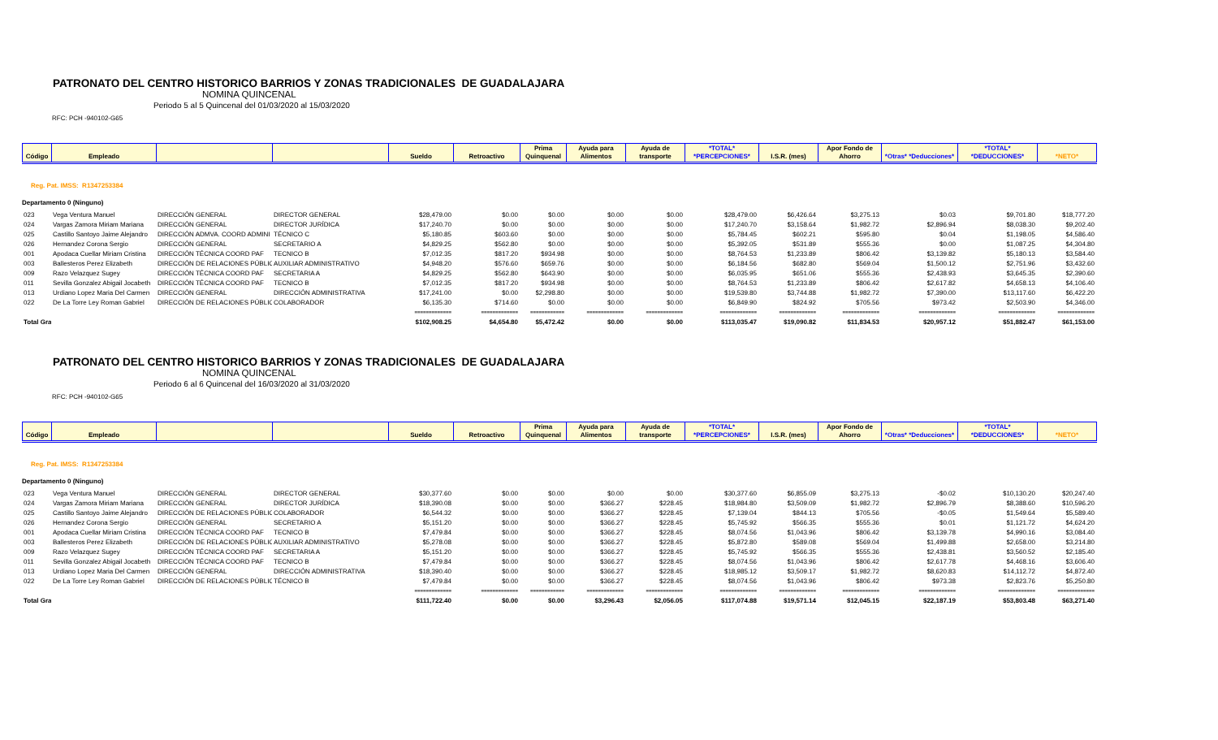PATRONATO DEL CENTRO HISTORICO BARRIOS Y ZONAS TRADICIONALES DE GUADALAJARA
NOMINA QUINCENAL
Periodo 5 al 5 Quincenal del 01/03/2020 al 15/03/2020
RFC: PCH -940102-G65
| Código | Empleado | | | Sueldo | Retroactivo | Prima Quinquenal | Ayuda para Alimentos | Ayuda de transporte | *TOTAL* *PERCEPCIONES* | I.S.R. (mes) | Apor Fondo de Ahorro | *Otras* *Deducciones* | *TOTAL* *DEDUCCIONES* | *NETO* |
Reg. Pat. IMSS: R1347253384
Departamento 0 (Ninguno)
| 023 | Vega Ventura Manuel | DIRECCIÓN GENERAL | DIRECTOR GENERAL | $28,479.00 | $0.00 | $0.00 | $0.00 | $0.00 | $28,479.00 | $6,426.64 | $3,275.13 | $0.03 | $9,701.80 | $18,777.20 |
| 024 | Vargas Zamora Miriam Mariana | DIRECCIÓN GENERAL | DIRECTOR JURÍDICA | $17,240.70 | $0.00 | $0.00 | $0.00 | $0.00 | $17,240.70 | $3,158.64 | $1,982.72 | $2,896.94 | $8,038.30 | $9,202.40 |
| 025 | Castillo Santoyo Jaime Alejandro | DIRECCIÓN ADMVA. COORD ADMINI | TÉCNICO C | $5,180.85 | $603.60 | $0.00 | $0.00 | $0.00 | $5,784.45 | $602.21 | $595.80 | $0.04 | $1,198.05 | $4,586.40 |
| 026 | Hernandez Corona Sergio | DIRECCIÓN GENERAL | SECRETARIO A | $4,829.25 | $562.80 | $0.00 | $0.00 | $0.00 | $5,392.05 | $531.89 | $555.36 | $0.00 | $1,087.25 | $4,304.80 |
| 001 | Apodaca Cuellar Miriam Cristina | DIRECCIÓN TÉCNICA COORD PAF | TECNICO B | $7,012.35 | $817.20 | $934.98 | $0.00 | $0.00 | $8,764.53 | $1,233.89 | $806.42 | $3,139.82 | $5,180.13 | $3,584.40 |
| 003 | Ballesteros Perez Elizabeth | DIRECCIÓN DE RELACIONES PÚBLIC | AUXILIAR ADMINISTRATIVO | $4,948.20 | $576.60 | $659.76 | $0.00 | $0.00 | $6,184.56 | $682.80 | $569.04 | $1,500.12 | $2,751.96 | $3,432.60 |
| 009 | Razo Velazquez Sugey | DIRECCIÓN TÉCNICA COORD PAF | SECRETARIA A | $4,829.25 | $562.80 | $643.90 | $0.00 | $0.00 | $6,035.95 | $651.06 | $555.36 | $2,438.93 | $3,645.35 | $2,390.60 |
| 011 | Sevilla Gonzalez Abigail Jocabeth | DIRECCIÓN TÉCNICA COORD PAF | TECNICO B | $7,012.35 | $817.20 | $934.98 | $0.00 | $0.00 | $8,764.53 | $1,233.89 | $806.42 | $2,617.82 | $4,658.13 | $4,106.40 |
| 013 | Urdiano Lopez Maria Del Carmen | DIRECCIÓN GENERAL | DIRECCIÓN ADMINISTRATIVA | $17,241.00 | $0.00 | $2,298.80 | $0.00 | $0.00 | $19,539.80 | $3,744.88 | $1,982.72 | $7,390.00 | $13,117.60 | $6,422.20 |
| 022 | De La Torre Ley Roman Gabriel | DIRECCIÓN DE RELACIONES PÚBLIC | COLABORADOR | $6,135.30 | $714.60 | $0.00 | $0.00 | $0.00 | $6,849.90 | $824.92 | $705.56 | $973.42 | $2,503.90 | $4,346.00 |
| | | | | ============= | ============= | ============ | ============= | ============= | ============= | ============= | ============= | ============= | ============= | ============= |
| Total Gra | | | | $102,908.25 | $4,654.80 | $5,472.42 | $0.00 | $0.00 | $113,035.47 | $19,090.82 | $11,834.53 | $20,957.12 | $51,882.47 | $61,153.00 |
PATRONATO DEL CENTRO HISTORICO BARRIOS Y ZONAS TRADICIONALES DE GUADALAJARA
NOMINA QUINCENAL
Periodo 6 al 6 Quincenal del 16/03/2020 al 31/03/2020
RFC: PCH -940102-G65
| Código | Empleado | | | Sueldo | Retroactivo | Prima Quinquenal | Ayuda para Alimentos | Ayuda de transporte | *TOTAL* *PERCEPCIONES* | I.S.R. (mes) | Apor Fondo de Ahorro | *Otras* *Deducciones* | *TOTAL* *DEDUCCIONES* | *NETO* |
Reg. Pat. IMSS: R1347253384
Departamento 0 (Ninguno)
| 023 | Vega Ventura Manuel | DIRECCIÓN GENERAL | DIRECTOR GENERAL | $30,377.60 | $0.00 | $0.00 | $0.00 | $0.00 | $30,377.60 | $6,855.09 | $3,275.13 | -$0.02 | $10,130.20 | $20,247.40 |
| 024 | Vargas Zamora Miriam Mariana | DIRECCIÓN GENERAL | DIRECTOR JURÍDICA | $18,390.08 | $0.00 | $0.00 | $366.27 | $228.45 | $18,984.80 | $3,509.09 | $1,982.72 | $2,896.79 | $8,388.60 | $10,596.20 |
| 025 | Castillo Santoyo Jaime Alejandro | DIRECCIÓN DE RELACIONES PÚBLIC | COLABORADOR | $6,544.32 | $0.00 | $0.00 | $366.27 | $228.45 | $7,139.04 | $844.13 | $705.56 | -$0.05 | $1,549.64 | $5,589.40 |
| 026 | Hernandez Corona Sergio | DIRECCIÓN GENERAL | SECRETARIO A | $5,151.20 | $0.00 | $0.00 | $366.27 | $228.45 | $5,745.92 | $566.35 | $555.36 | $0.01 | $1,121.72 | $4,624.20 |
| 001 | Apodaca Cuellar Miriam Cristina | DIRECCIÓN TÉCNICA COORD PAF | TECNICO B | $7,479.84 | $0.00 | $0.00 | $366.27 | $228.45 | $8,074.56 | $1,043.96 | $806.42 | $3,139.78 | $4,990.16 | $3,084.40 |
| 003 | Ballesteros Perez Elizabeth | DIRECCIÓN DE RELACIONES PÚBLIC | AUXILIAR ADMINISTRATIVO | $5,278.08 | $0.00 | $0.00 | $366.27 | $228.45 | $5,872.80 | $589.08 | $569.04 | $1,499.88 | $2,658.00 | $3,214.80 |
| 009 | Razo Velazquez Sugey | DIRECCIÓN TÉCNICA COORD PAF | SECRETARIA A | $5,151.20 | $0.00 | $0.00 | $366.27 | $228.45 | $5,745.92 | $566.35 | $555.36 | $2,438.81 | $3,560.52 | $2,185.40 |
| 011 | Sevilla Gonzalez Abigail Jocabeth | DIRECCIÓN TÉCNICA COORD PAF | TECNICO B | $7,479.84 | $0.00 | $0.00 | $366.27 | $228.45 | $8,074.56 | $1,043.96 | $806.42 | $2,617.78 | $4,468.16 | $3,606.40 |
| 013 | Urdiano Lopez Maria Del Carmen | DIRECCIÓN GENERAL | DIRECCIÓN ADMINISTRATIVA | $18,390.40 | $0.00 | $0.00 | $366.27 | $228.45 | $18,985.12 | $3,509.17 | $1,982.72 | $8,620.83 | $14,112.72 | $4,872.40 |
| 022 | De La Torre Ley Roman Gabriel | DIRECCIÓN DE RELACIONES PÚBLIC | TÉCNICO B | $7,479.84 | $0.00 | $0.00 | $366.27 | $228.45 | $8,074.56 | $1,043.96 | $806.42 | $973.38 | $2,823.76 | $5,250.80 |
| | | | | ============= | ============= | ============ | ============= | ============= | ============= | ============= | ============= | ============= | ============= | ============= |
| Total Gra | | | | $111,722.40 | $0.00 | $0.00 | $3,296.43 | $2,056.05 | $117,074.88 | $19,571.14 | $12,045.15 | $22,187.19 | $53,803.48 | $63,271.40 |